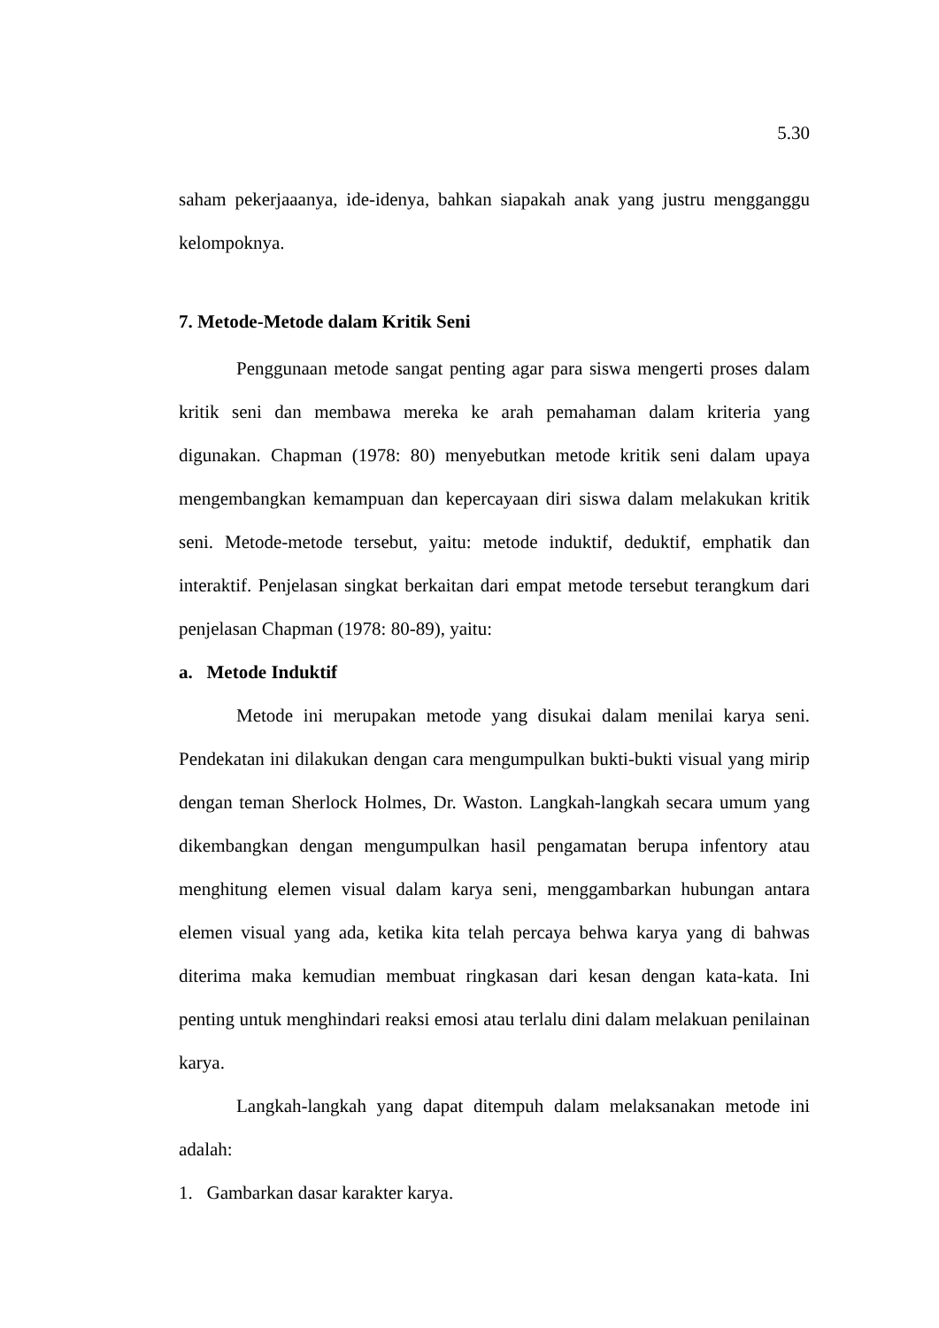5.30
saham pekerjaaanya, ide-idenya, bahkan siapakah anak yang justru mengganggu kelompoknya.
7. Metode-Metode dalam Kritik Seni
Penggunaan metode sangat penting agar para siswa mengerti proses dalam kritik seni dan membawa mereka ke arah pemahaman dalam kriteria yang digunakan. Chapman (1978: 80) menyebutkan metode kritik seni dalam upaya mengembangkan kemampuan dan kepercayaan diri siswa dalam melakukan kritik seni. Metode-metode tersebut, yaitu: metode induktif, deduktif, emphatik dan interaktif. Penjelasan singkat berkaitan dari empat metode tersebut terangkum dari penjelasan Chapman (1978: 80-89), yaitu:
a. Metode Induktif
Metode ini merupakan metode yang disukai dalam menilai karya seni. Pendekatan ini dilakukan dengan cara mengumpulkan bukti-bukti visual yang mirip dengan teman Sherlock Holmes, Dr. Waston. Langkah-langkah secara umum yang dikembangkan dengan mengumpulkan hasil pengamatan berupa infentory atau menghitung elemen visual dalam karya seni, menggambarkan hubungan antara elemen visual yang ada, ketika kita telah percaya behwa karya yang di bahwas diterima maka kemudian membuat ringkasan dari kesan dengan kata-kata. Ini penting untuk menghindari reaksi emosi atau terlalu dini dalam melakuan penilainan karya.
Langkah-langkah yang dapat ditempuh dalam melaksanakan metode ini adalah:
1. Gambarkan dasar karakter karya.